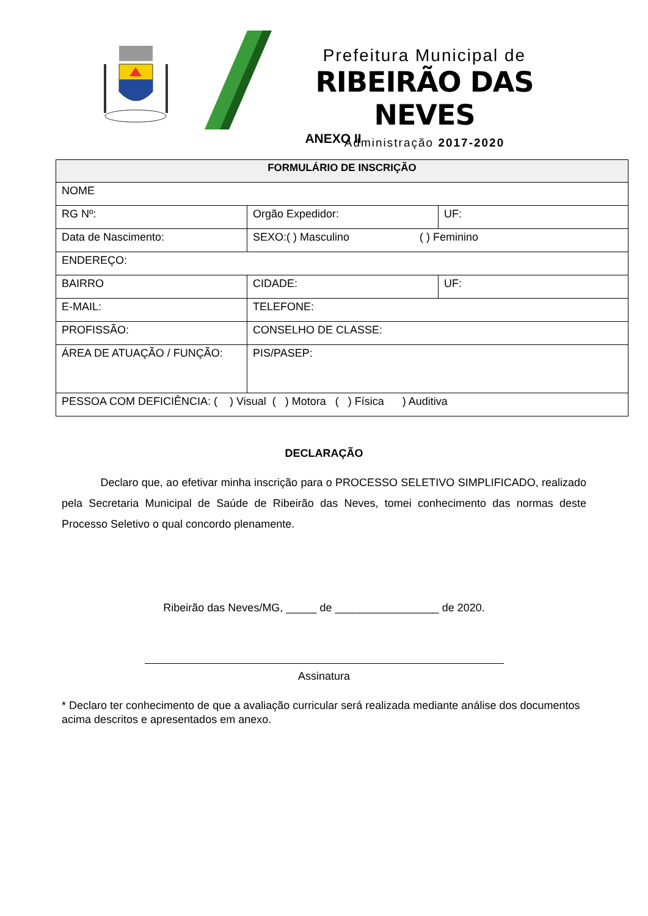Prefeitura Municipal de
RIBEIRÃO DAS NEVES
Administração 2017-2020
ANEXO II
| FORMULÁRIO DE INSCRIÇÃO | | |
| --- | --- | --- |
| NOME | | |
| RG Nº: | Orgão Expedidor: | UF: |
| Data de Nascimento: | SEXO:( ) Masculino ( ) Feminino | |
| ENDEREÇO: | | |
| BAIRRO | CIDADE: | UF: |
| E-MAIL: | TELEFONE: | |
| PROFISSÃO: | CONSELHO DE CLASSE: | |
| ÁREA DE ATUAÇÃO / FUNÇÃO: | PIS/PASEP: | |
| PESSOA COM DEFICIÊNCIA: ( ) Visual ( ) Motora ( ) Física ) Auditiva | | |
DECLARAÇÃO
Declaro que, ao efetivar minha inscrição para o PROCESSO SELETIVO SIMPLIFICADO, realizado pela Secretaria Municipal de Saúde de Ribeirão das Neves, tomei conhecimento das normas deste Processo Seletivo o qual concordo plenamente.
Ribeirão das Neves/MG, _____ de _________________ de 2020.
Assinatura
* Declaro ter conhecimento de que a avaliação curricular será realizada mediante análise dos documentos acima descritos e apresentados em anexo.